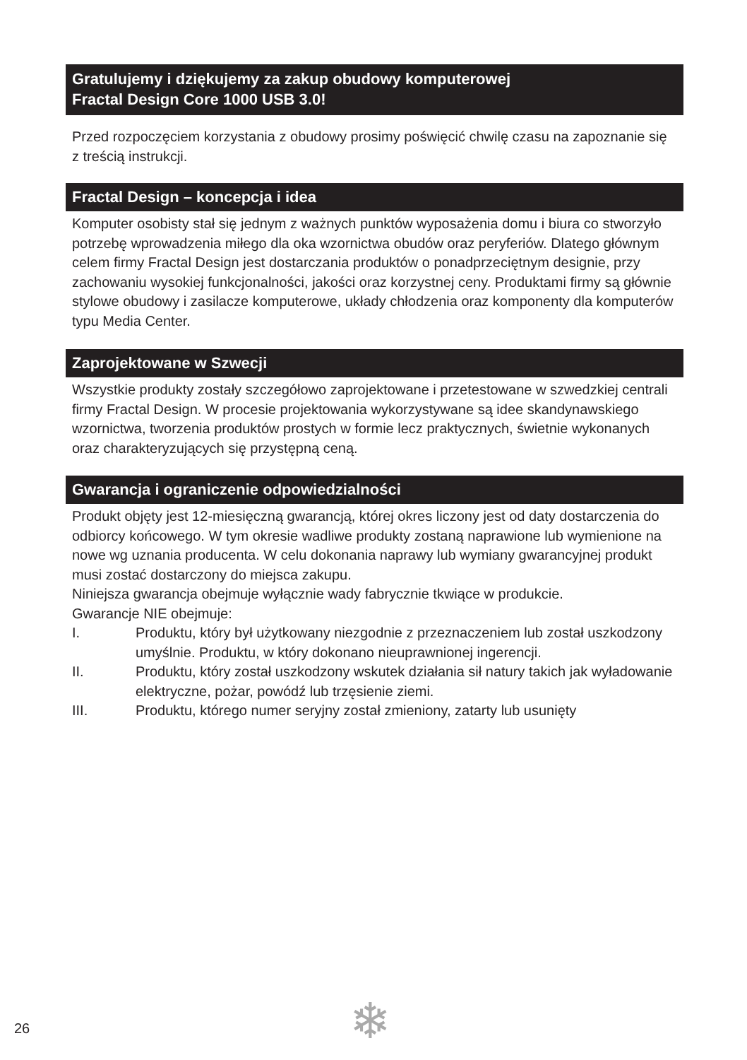Gratulujemy i dziękujemy za zakup obudowy komputerowej
Fractal Design Core 1000 USB 3.0!
Przed rozpoczęciem korzystania z obudowy prosimy poświęcić chwilę czasu na zapoznanie się z treścią instrukcji.
Fractal Design – koncepcja i idea
Komputer osobisty stał się jednym z ważnych punktów wyposażenia domu i biura co stworzyło potrzebę wprowadzenia miłego dla oka wzornictwa obudów oraz peryferiów. Dlatego głównym celem firmy Fractal Design jest dostarczania produktów o ponadprzeciętnym designie, przy zachowaniu wysokiej funkcjonalności, jakości oraz korzystnej ceny. Produktami firmy są głównie stylowe obudowy i zasilacze komputerowe, układy chłodzenia oraz komponenty dla komputerów typu Media Center.
Zaprojektowane w Szwecji
Wszystkie produkty zostały szczegółowo zaprojektowane i przetestowane w szwedzkiej centrali firmy Fractal Design. W procesie projektowania wykorzystywane są idee skandynawskiego wzornictwa, tworzenia produktów prostych w formie lecz praktycznych, świetnie wykonanych oraz charakteryzujących się przystępną ceną.
Gwarancja i ograniczenie odpowiedzialności
Produkt objęty jest 12-miesięczną gwarancją, której okres liczony jest od daty dostarczenia do odbiorcy końcowego. W tym okresie wadliwe produkty zostaną naprawione lub wymienione na nowe wg uznania producenta. W celu dokonania naprawy lub wymiany gwarancyjnej produkt musi zostać dostarczony do miejsca zakupu.
Niniejsza gwarancja obejmuje wyłącznie wady fabrycznie tkwiące w produkcie.
Gwarancje NIE obejmuje:
I. Produktu, który był użytkowany niezgodnie z przeznaczeniem lub został uszkodzony umyślnie. Produktu, w który dokonano nieuprawnionej ingerencji.
II. Produktu, który został uszkodzony wskutek działania sił natury takich jak wyładowanie elektryczne, pożar, powódź lub trzęsienie ziemi.
III. Produktu, którego numer seryjny został zmieniony, zatarty lub usunięty
26 ❄